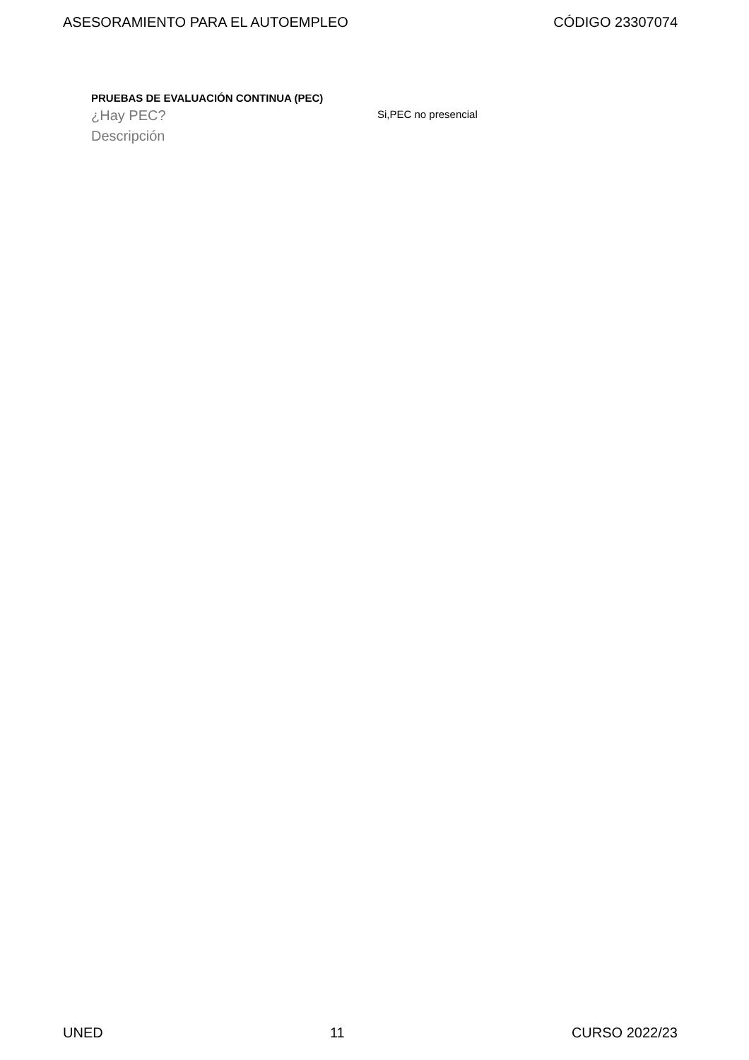ASESORAMIENTO PARA EL AUTOEMPLEO CÓDIGO 23307074
PRUEBAS DE EVALUACIÓN CONTINUA (PEC)
¿Hay PEC?
Si,PEC no presencial
Descripción
UNED 11 CURSO 2022/23